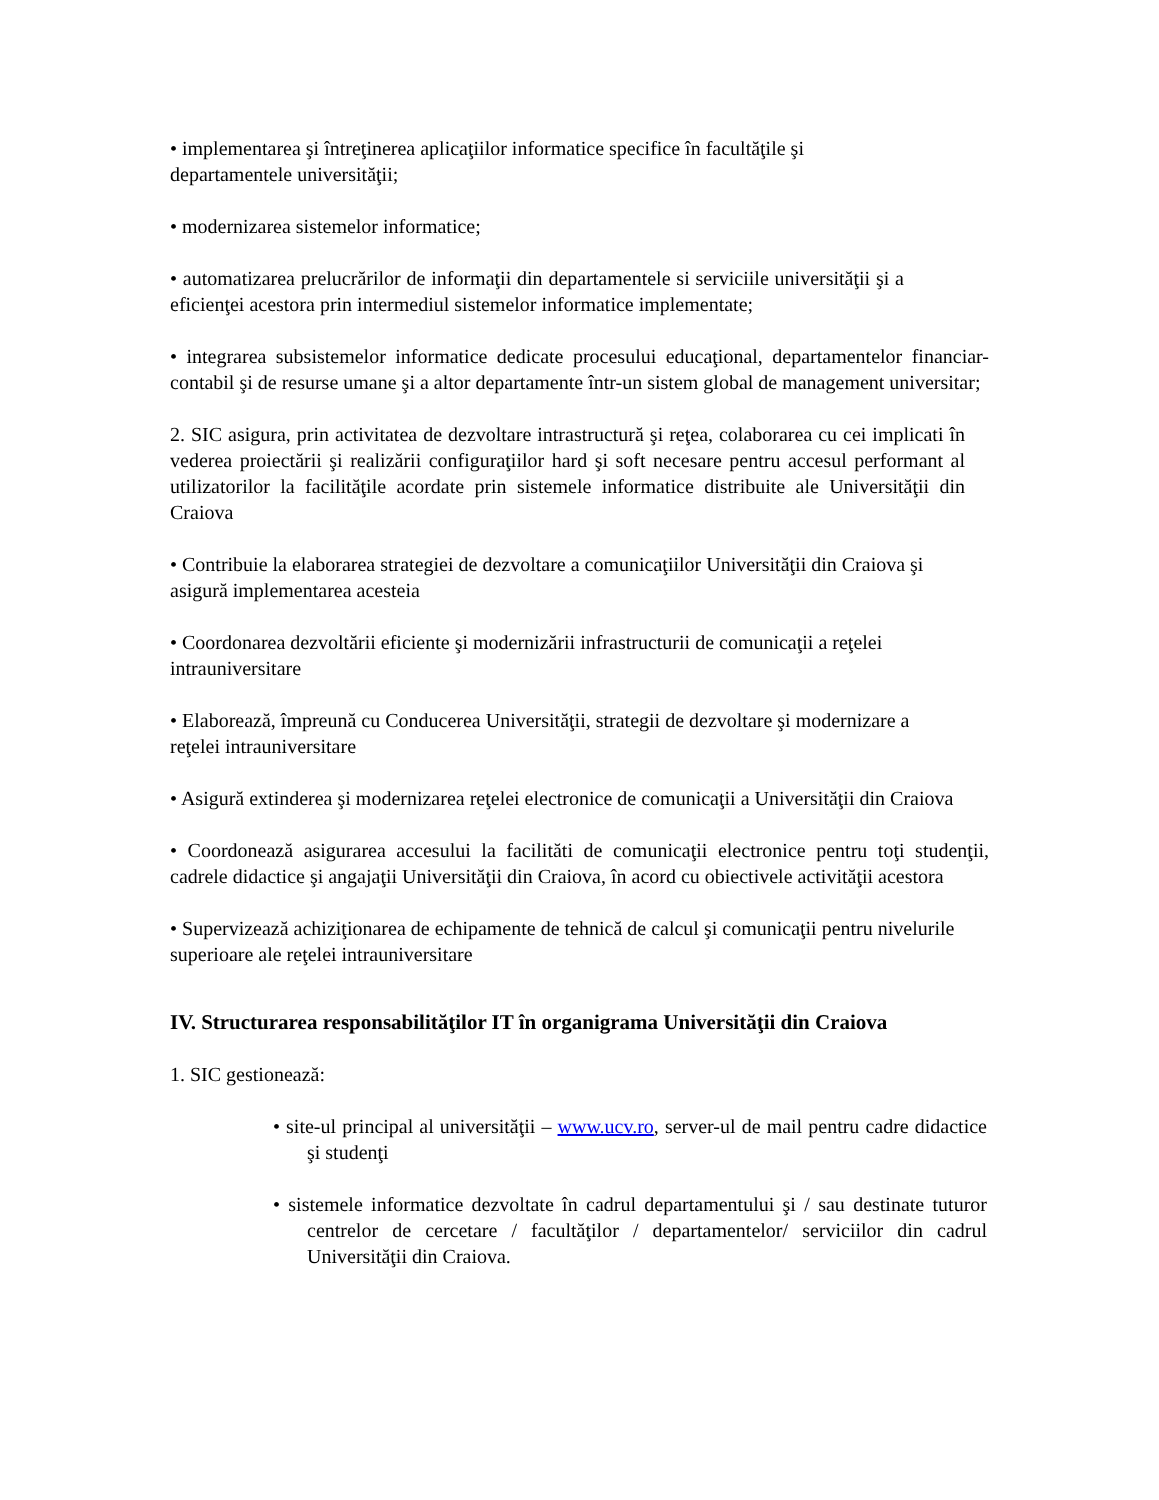• implementarea şi întreţinerea aplicaţiilor informatice specifice în facultăţile şi departamentele universităţii;
• modernizarea sistemelor informatice;
• automatizarea prelucrărilor de informaţii din departamentele si serviciile universităţii şi a eficienţei acestora prin intermediul sistemelor informatice implementate;
• integrarea subsistemelor informatice dedicate procesului educaţional, departamentelor financiar-contabil şi de resurse umane şi a altor departamente într-un sistem global de management universitar;
2. SIC asigura, prin activitatea de dezvoltare intrastructură şi reţea, colaborarea cu cei implicati în vederea proiectării şi realizării configuraţiilor hard şi soft necesare pentru accesul performant al utilizatorilor la facilităţile acordate prin sistemele informatice distribuite ale Universităţii din Craiova
• Contribuie la elaborarea strategiei de dezvoltare a comunicaţiilor Universităţii din Craiova şi asigură implementarea acesteia
• Coordonarea dezvoltării eficiente şi modernizării infrastructurii de comunicaţii a reţelei intrauniversitare
• Elaborează, împreună cu Conducerea Universităţii, strategii de dezvoltare şi modernizare a reţelei intrauniversitare
• Asigură extinderea şi modernizarea reţelei electronice de comunicaţii a Universităţii din Craiova
• Coordonează asigurarea accesului la facilităti de comunicaţii electronice pentru toţi studenţii, cadrele didactice şi angajaţii Universităţii din Craiova, în acord cu obiectivele activităţii acestora
• Supervizează achiziţionarea de echipamente de tehnică de calcul şi comunicaţii pentru nivelurile superioare ale reţelei intrauniversitare
IV. Structurarea responsabilităţilor IT în organigrama Universităţii din Craiova
1. SIC gestionează:
• site-ul principal al universităţii – www.ucv.ro, server-ul de mail pentru cadre didactice şi studenţi
• sistemele informatice dezvoltate în cadrul departamentului şi / sau destinate tuturor centrelor de cercetare / facultăţilor / departamentelor/ serviciilor din cadrul Universităţii din Craiova.